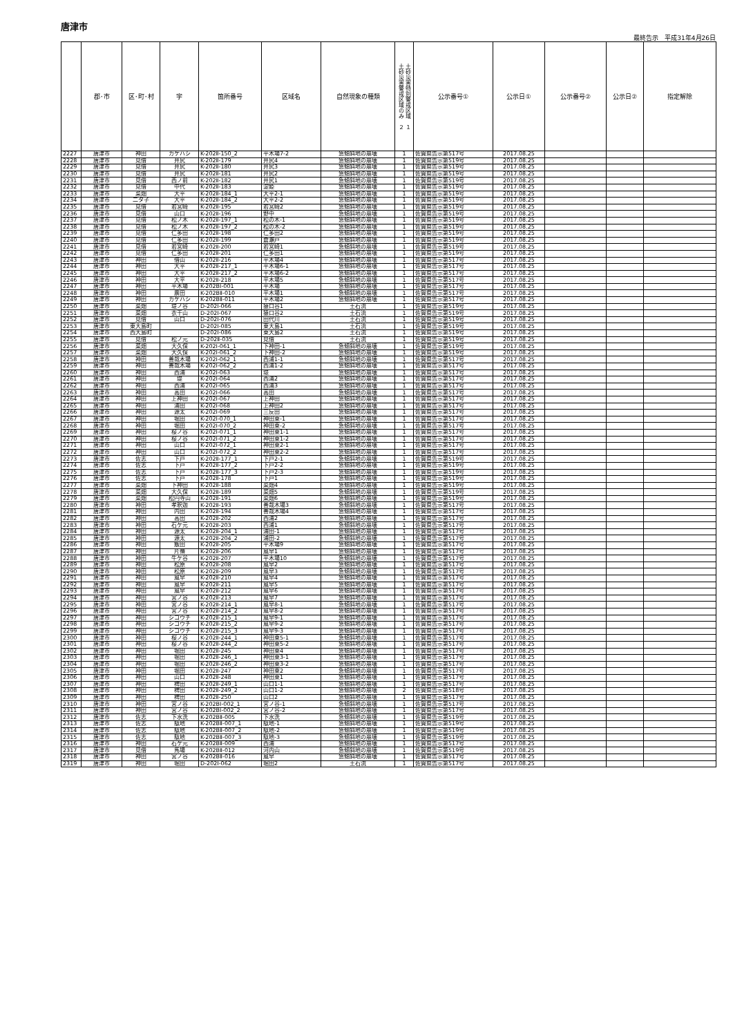唐津市
最終告示　平成31年4月26日
| | 郡･市 | 区･町･村 | 字 | 箇所番号 | 区域名 | 自然現象の種類 | 土砂災害特別警戒区域 １ 土砂災害警戒区域のみ ２ | 公示番号① | 公示日① | 公示番号② | 公示日② | 指定解除 |
| --- | --- | --- | --- | --- | --- | --- | --- | --- | --- | --- | --- | --- |
| 2227 | 唐津市 | 神田 | カケハシ | K-202Ⅱ-150_2 | 平木場7-2 | 急傾斜地の崩壊 | 1 | 佐賀県告示第517号 | 2017.08.25 | | | |
| 2228 | 唐津市 | 見借 | 井尻 | K-202Ⅱ-179 | 井尻4 | 急傾斜地の崩壊 | 1 | 佐賀県告示第519号 | 2017.08.25 | | | |
| 2229 | 唐津市 | 見借 | 井尻 | K-202Ⅱ-180 | 井尻3 | 急傾斜地の崩壊 | 1 | 佐賀県告示第519号 | 2017.08.25 | | | |
| 2230 | 唐津市 | 見借 | 井尻 | K-202Ⅱ-181 | 井尻2 | 急傾斜地の崩壊 | 1 | 佐賀県告示第519号 | 2017.08.25 | | | |
| 2231 | 唐津市 | 見借 | 西ノ前 | K-202Ⅱ-182 | 井尻1 | 急傾斜地の崩壊 | 1 | 佐賀県告示第519号 | 2017.08.25 | | | |
| 2232 | 唐津市 | 見借 | 中代 | K-202Ⅱ-183 | 淀姫 | 急傾斜地の崩壊 | 1 | 佐賀県告示第519号 | 2017.08.25 | | | |
| 2233 | 唐津市 | 菜畑 | 大平 | K-202Ⅱ-184_1 | 大平2-1 | 急傾斜地の崩壊 | 1 | 佐賀県告示第519号 | 2017.08.25 | | | |
| 2234 | 唐津市 | 二タ子 | 大平 | K-202Ⅱ-184_2 | 大平2-2 | 急傾斜地の崩壊 | 1 | 佐賀県告示第519号 | 2017.08.25 | | | |
| 2235 | 唐津市 | 見借 | 若宮崎 | K-202Ⅱ-195 | 若宮崎2 | 急傾斜地の崩壊 | 1 | 佐賀県告示第519号 | 2017.08.25 | | | |
| 2236 | 唐津市 | 見借 | 山口 | K-202Ⅱ-196 | 野中 | 急傾斜地の崩壊 | 1 | 佐賀県告示第519号 | 2017.08.25 | | | |
| 2237 | 唐津市 | 見借 | 松ノ木 | K-202Ⅱ-197_1 | 松の木-1 | 急傾斜地の崩壊 | 1 | 佐賀県告示第519号 | 2017.08.25 | | | |
| 2238 | 唐津市 | 見借 | 松ノ木 | K-202Ⅱ-197_2 | 松の木-2 | 急傾斜地の崩壊 | 1 | 佐賀県告示第519号 | 2017.08.25 | | | |
| 2239 | 唐津市 | 見借 | 仁多田 | K-202Ⅱ-198 | 仁多田2 | 急傾斜地の崩壊 | 1 | 佐賀県告示第519号 | 2017.08.25 | | | |
| 2240 | 唐津市 | 見借 | 仁多田 | K-202Ⅱ-199 | 倉瀬戸 | 急傾斜地の崩壊 | 1 | 佐賀県告示第519号 | 2017.08.25 | | | |
| 2241 | 唐津市 | 見借 | 若宮崎 | K-202Ⅱ-200 | 若宮崎1 | 急傾斜地の崩壊 | 1 | 佐賀県告示第519号 | 2017.08.25 | | | |
| 2242 | 唐津市 | 見借 | 仁多田 | K-202Ⅱ-201 | 仁多田1 | 急傾斜地の崩壊 | 1 | 佐賀県告示第519号 | 2017.08.25 | | | |
| 2243 | 唐津市 | 神田 | 借山 | K-202Ⅱ-216 | 平木場4 | 急傾斜地の崩壊 | 1 | 佐賀県告示第517号 | 2017.08.25 | | | |
| 2244 | 唐津市 | 神田 | 大平 | K-202Ⅱ-217_1 | 平木場6-1 | 急傾斜地の崩壊 | 1 | 佐賀県告示第517号 | 2017.08.25 | | | |
| 2245 | 唐津市 | 神田 | 大平 | K-202Ⅱ-217_2 | 平木場6-2 | 急傾斜地の崩壊 | 1 | 佐賀県告示第517号 | 2017.08.25 | | | |
| 2246 | 唐津市 | 神田 | 大平 | K-202Ⅱ-218 | 平木場5 | 急傾斜地の崩壊 | 1 | 佐賀県告示第517号 | 2017.08.25 | | | |
| 2247 | 唐津市 | 神田 | 平木場 | K-202BⅠ-001 | 平木場 | 急傾斜地の崩壊 | 1 | 佐賀県告示第517号 | 2017.08.25 | | | |
| 2248 | 唐津市 | 神田 | 廣田 | K-202BⅡ-010 | 平木場1 | 急傾斜地の崩壊 | 1 | 佐賀県告示第517号 | 2017.08.25 | | | |
| 2249 | 唐津市 | 神田 | カケハシ | K-202BⅡ-011 | 平木場2 | 急傾斜地の崩壊 | 1 | 佐賀県告示第517号 | 2017.08.25 | | | |
| 2250 | 唐津市 | 菜畑 | 堤ノ谷 | D-202Ⅰ-066 | 猿口谷1 | 土石流 | 1 | 佐賀県告示第519号 | 2017.08.25 | | | |
| 2251 | 唐津市 | 菜畑 | 衣干山 | D-202Ⅰ-067 | 猿口谷2 | 土石流 | 1 | 佐賀県告示第519号 | 2017.08.25 | | | |
| 2252 | 唐津市 | 見借 | 山口 | D-202Ⅰ-076 | 田代川 | 土石流 | 1 | 佐賀県告示第519号 | 2017.08.25 | | | |
| 2253 | 唐津市 | 東大島町 | | D-202Ⅰ-085 | 東大島1 | 土石流 | 1 | 佐賀県告示第519号 | 2017.08.25 | | | |
| 2254 | 唐津市 | 西大島町 | | D-202Ⅰ-086 | 東大島2 | 土石流 | 1 | 佐賀県告示第519号 | 2017.08.25 | | | |
| 2255 | 唐津市 | 見借 | 松ノ元 | D-202Ⅱ-035 | 見借 | 土石流 | 1 | 佐賀県告示第519号 | 2017.08.25 | | | |
| 2256 | 唐津市 | 菜畑 | 大久保 | K-202Ⅰ-061_1 | 下神田-1 | 急傾斜地の崩壊 | 1 | 佐賀県告示第519号 | 2017.08.25 | | | |
| 2257 | 唐津市 | 菜畑 | 大久保 | K-202Ⅰ-061_2 | 下神田-2 | 急傾斜地の崩壊 | 1 | 佐賀県告示第519号 | 2017.08.25 | | | |
| 2258 | 唐津市 | 神田 | 善哉木場 | K-202Ⅰ-062_1 | 西浦1-1 | 急傾斜地の崩壊 | 1 | 佐賀県告示第517号 | 2017.08.25 | | | |
| 2259 | 唐津市 | 神田 | 善哉木場 | K-202Ⅰ-062_2 | 西浦1-2 | 急傾斜地の崩壊 | 1 | 佐賀県告示第517号 | 2017.08.25 | | | |
| 2260 | 唐津市 | 神田 | 西浦 | K-202Ⅰ-063 | 堤 | 急傾斜地の崩壊 | 1 | 佐賀県告示第517号 | 2017.08.25 | | | |
| 2261 | 唐津市 | 神田 | 堤 | K-202Ⅰ-064 | 西浦2 | 急傾斜地の崩壊 | 1 | 佐賀県告示第517号 | 2017.08.25 | | | |
| 2262 | 唐津市 | 神田 | 西浦 | K-202Ⅰ-065 | 西浦3 | 急傾斜地の崩壊 | 1 | 佐賀県告示第517号 | 2017.08.25 | | | |
| 2263 | 唐津市 | 神田 | 高田 | K-202Ⅰ-066 | 高田 | 急傾斜地の崩壊 | 1 | 佐賀県告示第517号 | 2017.08.25 | | | |
| 2264 | 唐津市 | 神田 | 上神田 | K-202Ⅰ-067 | 上神田 | 急傾斜地の崩壊 | 1 | 佐賀県告示第517号 | 2017.08.25 | | | |
| 2265 | 唐津市 | 神田 | 浦田 | K-202Ⅰ-068 | 上神田2 | 急傾斜地の崩壊 | 1 | 佐賀県告示第517号 | 2017.08.25 | | | |
| 2266 | 唐津市 | 神田 | 源太 | K-202Ⅰ-069 | 三反田 | 急傾斜地の崩壊 | 1 | 佐賀県告示第517号 | 2017.08.25 | | | |
| 2267 | 唐津市 | 神田 | 堀田 | K-202Ⅰ-070_1 | 神田東-1 | 急傾斜地の崩壊 | 1 | 佐賀県告示第517号 | 2017.08.25 | | | |
| 2268 | 唐津市 | 神田 | 堀田 | K-202Ⅰ-070_2 | 神田東-2 | 急傾斜地の崩壊 | 1 | 佐賀県告示第517号 | 2017.08.25 | | | |
| 2269 | 唐津市 | 神田 | 桜ノ谷 | K-202Ⅰ-071_1 | 神田東1-1 | 急傾斜地の崩壊 | 1 | 佐賀県告示第517号 | 2017.08.25 | | | |
| 2270 | 唐津市 | 神田 | 桜ノ谷 | K-202Ⅰ-071_2 | 神田東1-2 | 急傾斜地の崩壊 | 1 | 佐賀県告示第517号 | 2017.08.25 | | | |
| 2271 | 唐津市 | 神田 | 山口 | K-202Ⅰ-072_1 | 神田東2-1 | 急傾斜地の崩壊 | 1 | 佐賀県告示第517号 | 2017.08.25 | | | |
| 2272 | 唐津市 | 神田 | 山口 | K-202Ⅰ-072_2 | 神田東2-2 | 急傾斜地の崩壊 | 1 | 佐賀県告示第517号 | 2017.08.25 | | | |
| 2273 | 唐津市 | 佐志 | 下戸 | K-202Ⅱ-177_1 | 下戸2-1 | 急傾斜地の崩壊 | 1 | 佐賀県告示第519号 | 2017.08.25 | | | |
| 2274 | 唐津市 | 佐志 | 下戸 | K-202Ⅱ-177_2 | 下戸2-2 | 急傾斜地の崩壊 | 1 | 佐賀県告示第519号 | 2017.08.25 | | | |
| 2275 | 唐津市 | 佐志 | 下戸 | K-202Ⅱ-177_3 | 下戸2-3 | 急傾斜地の崩壊 | 1 | 佐賀県告示第519号 | 2017.08.25 | | | |
| 2276 | 唐津市 | 佐志 | 下戸 | K-202Ⅱ-178 | 下戸1 | 急傾斜地の崩壊 | 1 | 佐賀県告示第519号 | 2017.08.25 | | | |
| 2277 | 唐津市 | 菜畑 | 下神田 | K-202Ⅱ-188 | 菜畑4 | 急傾斜地の崩壊 | 1 | 佐賀県告示第519号 | 2017.08.25 | | | |
| 2278 | 唐津市 | 菜畑 | 大久保 | K-202Ⅱ-189 | 菜畑5 | 急傾斜地の崩壊 | 1 | 佐賀県告示第519号 | 2017.08.25 | | | |
| 2279 | 唐津市 | 菜畑 | 松円寺山 | K-202Ⅱ-191 | 菜畑6 | 急傾斜地の崩壊 | 1 | 佐賀県告示第519号 | 2017.08.25 | | | |
| 2280 | 唐津市 | 神田 | 孝釈迦 | K-202Ⅱ-193 | 善哉木場3 | 急傾斜地の崩壊 | 1 | 佐賀県告示第517号 | 2017.08.25 | | | |
| 2281 | 唐津市 | 神田 | 内田 | K-202Ⅱ-194 | 善哉木場4 | 急傾斜地の崩壊 | 1 | 佐賀県告示第517号 | 2017.08.25 | | | |
| 2282 | 唐津市 | 神田 | 高田 | K-202Ⅱ-202 | 西浦2 | 急傾斜地の崩壊 | 1 | 佐賀県告示第517号 | 2017.08.25 | | | |
| 2283 | 唐津市 | 神田 | 石ケ元 | K-202Ⅱ-203 | 西浦1 | 急傾斜地の崩壊 | 1 | 佐賀県告示第517号 | 2017.08.25 | | | |
| 2284 | 唐津市 | 神田 | 源太 | K-202Ⅱ-204_1 | 浦田-1 | 急傾斜地の崩壊 | 1 | 佐賀県告示第517号 | 2017.08.25 | | | |
| 2285 | 唐津市 | 神田 | 源太 | K-202Ⅱ-204_2 | 浦田-2 | 急傾斜地の崩壊 | 1 | 佐賀県告示第517号 | 2017.08.25 | | | |
| 2286 | 唐津市 | 神田 | 飯田 | K-202Ⅱ-205 | 平木場9 | 急傾斜地の崩壊 | 1 | 佐賀県告示第517号 | 2017.08.25 | | | |
| 2287 | 唐津市 | 神田 | 片嶺 | K-202Ⅱ-206 | 風早1 | 急傾斜地の崩壊 | 1 | 佐賀県告示第517号 | 2017.08.25 | | | |
| 2288 | 唐津市 | 神田 | 牛ケ谷 | K-202Ⅱ-207 | 平木場10 | 急傾斜地の崩壊 | 1 | 佐賀県告示第517号 | 2017.08.25 | | | |
| 2289 | 唐津市 | 神田 | 松原 | K-202Ⅱ-208 | 風早2 | 急傾斜地の崩壊 | 1 | 佐賀県告示第517号 | 2017.08.25 | | | |
| 2290 | 唐津市 | 神田 | 松原 | K-202Ⅱ-209 | 風早3 | 急傾斜地の崩壊 | 1 | 佐賀県告示第517号 | 2017.08.25 | | | |
| 2291 | 唐津市 | 神田 | 風早 | K-202Ⅱ-210 | 風早4 | 急傾斜地の崩壊 | 1 | 佐賀県告示第517号 | 2017.08.25 | | | |
| 2292 | 唐津市 | 神田 | 風早 | K-202Ⅱ-211 | 風早5 | 急傾斜地の崩壊 | 1 | 佐賀県告示第517号 | 2017.08.25 | | | |
| 2293 | 唐津市 | 神田 | 風早 | K-202Ⅱ-212 | 風早6 | 急傾斜地の崩壊 | 1 | 佐賀県告示第517号 | 2017.08.25 | | | |
| 2294 | 唐津市 | 神田 | 宮ノ谷 | K-202Ⅱ-213 | 風早7 | 急傾斜地の崩壊 | 1 | 佐賀県告示第517号 | 2017.08.25 | | | |
| 2295 | 唐津市 | 神田 | 宮ノ谷 | K-202Ⅱ-214_1 | 風早8-1 | 急傾斜地の崩壊 | 1 | 佐賀県告示第517号 | 2017.08.25 | | | |
| 2296 | 唐津市 | 神田 | 宮ノ谷 | K-202Ⅱ-214_2 | 風早8-2 | 急傾斜地の崩壊 | 1 | 佐賀県告示第517号 | 2017.08.25 | | | |
| 2297 | 唐津市 | 神田 | シコウチ | K-202Ⅱ-215_1 | 風早9-1 | 急傾斜地の崩壊 | 1 | 佐賀県告示第517号 | 2017.08.25 | | | |
| 2298 | 唐津市 | 神田 | シコウチ | K-202Ⅱ-215_2 | 風早9-2 | 急傾斜地の崩壊 | 1 | 佐賀県告示第517号 | 2017.08.25 | | | |
| 2299 | 唐津市 | 神田 | シコウチ | K-202Ⅱ-215_3 | 風早9-3 | 急傾斜地の崩壊 | 1 | 佐賀県告示第517号 | 2017.08.25 | | | |
| 2300 | 唐津市 | 神田 | 桜ノ谷 | K-202Ⅱ-244_1 | 神田東5-1 | 急傾斜地の崩壊 | 1 | 佐賀県告示第517号 | 2017.08.25 | | | |
| 2301 | 唐津市 | 神田 | 桜ノ谷 | K-202Ⅱ-244_2 | 神田東5-2 | 急傾斜地の崩壊 | 1 | 佐賀県告示第517号 | 2017.08.25 | | | |
| 2302 | 唐津市 | 神田 | 堀田 | K-202Ⅱ-245 | 神田東4 | 急傾斜地の崩壊 | 1 | 佐賀県告示第517号 | 2017.08.25 | | | |
| 2303 | 唐津市 | 神田 | 堀田 | K-202Ⅱ-246_1 | 神田東3-1 | 急傾斜地の崩壊 | 1 | 佐賀県告示第517号 | 2017.08.25 | | | |
| 2304 | 唐津市 | 神田 | 堀田 | K-202Ⅱ-246_2 | 神田東3-2 | 急傾斜地の崩壊 | 1 | 佐賀県告示第517号 | 2017.08.25 | | | |
| 2305 | 唐津市 | 神田 | 堀田 | K-202Ⅱ-247 | 神田東2 | 急傾斜地の崩壊 | 1 | 佐賀県告示第517号 | 2017.08.25 | | | |
| 2306 | 唐津市 | 神田 | 山口 | K-202Ⅱ-248 | 神田東1 | 急傾斜地の崩壊 | 1 | 佐賀県告示第517号 | 2017.08.25 | | | |
| 2307 | 唐津市 | 神田 | 稗田 | K-202Ⅱ-249_1 | 山口1-1 | 急傾斜地の崩壊 | 1 | 佐賀県告示第517号 | 2017.08.25 | | | |
| 2308 | 唐津市 | 神田 | 稗田 | K-202Ⅱ-249_2 | 山口1-2 | 急傾斜地の崩壊 | 2 | 佐賀県告示第518号 | 2017.08.25 | | | |
| 2309 | 唐津市 | 神田 | 稗田 | K-202Ⅱ-250 | 山口2 | 急傾斜地の崩壊 | 1 | 佐賀県告示第517号 | 2017.08.25 | | | |
| 2310 | 唐津市 | 神田 | 宮ノ谷 | K-202BⅠ-002_1 | 宮ノ谷-1 | 急傾斜地の崩壊 | 1 | 佐賀県告示第517号 | 2017.08.25 | | | |
| 2311 | 唐津市 | 神田 | 宮ノ谷 | K-202BⅠ-002_2 | 宮ノ谷-2 | 急傾斜地の崩壊 | 1 | 佐賀県告示第517号 | 2017.08.25 | | | |
| 2312 | 唐津市 | 佐志 | 下水洗 | K-202BⅡ-005 | 下水洗 | 急傾斜地の崩壊 | 1 | 佐賀県告示第519号 | 2017.08.25 | | | |
| 2313 | 唐津市 | 佐志 | 駄地 | K-202BⅡ-007_1 | 駄地-1 | 急傾斜地の崩壊 | 1 | 佐賀県告示第519号 | 2017.08.25 | | | |
| 2314 | 唐津市 | 佐志 | 駄地 | K-202BⅡ-007_2 | 駄地-2 | 急傾斜地の崩壊 | 1 | 佐賀県告示第519号 | 2017.08.25 | | | |
| 2315 | 唐津市 | 佐志 | 駄地 | K-202BⅡ-007_3 | 駄地-3 | 急傾斜地の崩壊 | 1 | 佐賀県告示第519号 | 2017.08.25 | | | |
| 2316 | 唐津市 | 神田 | 石ケ元 | K-202BⅡ-009 | 西浦 | 急傾斜地の崩壊 | 1 | 佐賀県告示第517号 | 2017.08.25 | | | |
| 2317 | 唐津市 | 見借 | 馬場 | K-202BⅡ-012 | 河内山 | 急傾斜地の崩壊 | 1 | 佐賀県告示第519号 | 2017.08.25 | | | |
| 2318 | 唐津市 | 神田 | 宮ノ谷 | K-202BⅡ-016 | 風早 | 急傾斜地の崩壊 | 1 | 佐賀県告示第517号 | 2017.08.25 | | | |
| 2319 | 唐津市 | 神田 | 堀田 | D-202Ⅰ-062 | 堀田2 | 土石流 | 1 | 佐賀県告示第517号 | 2017.08.25 | | | |